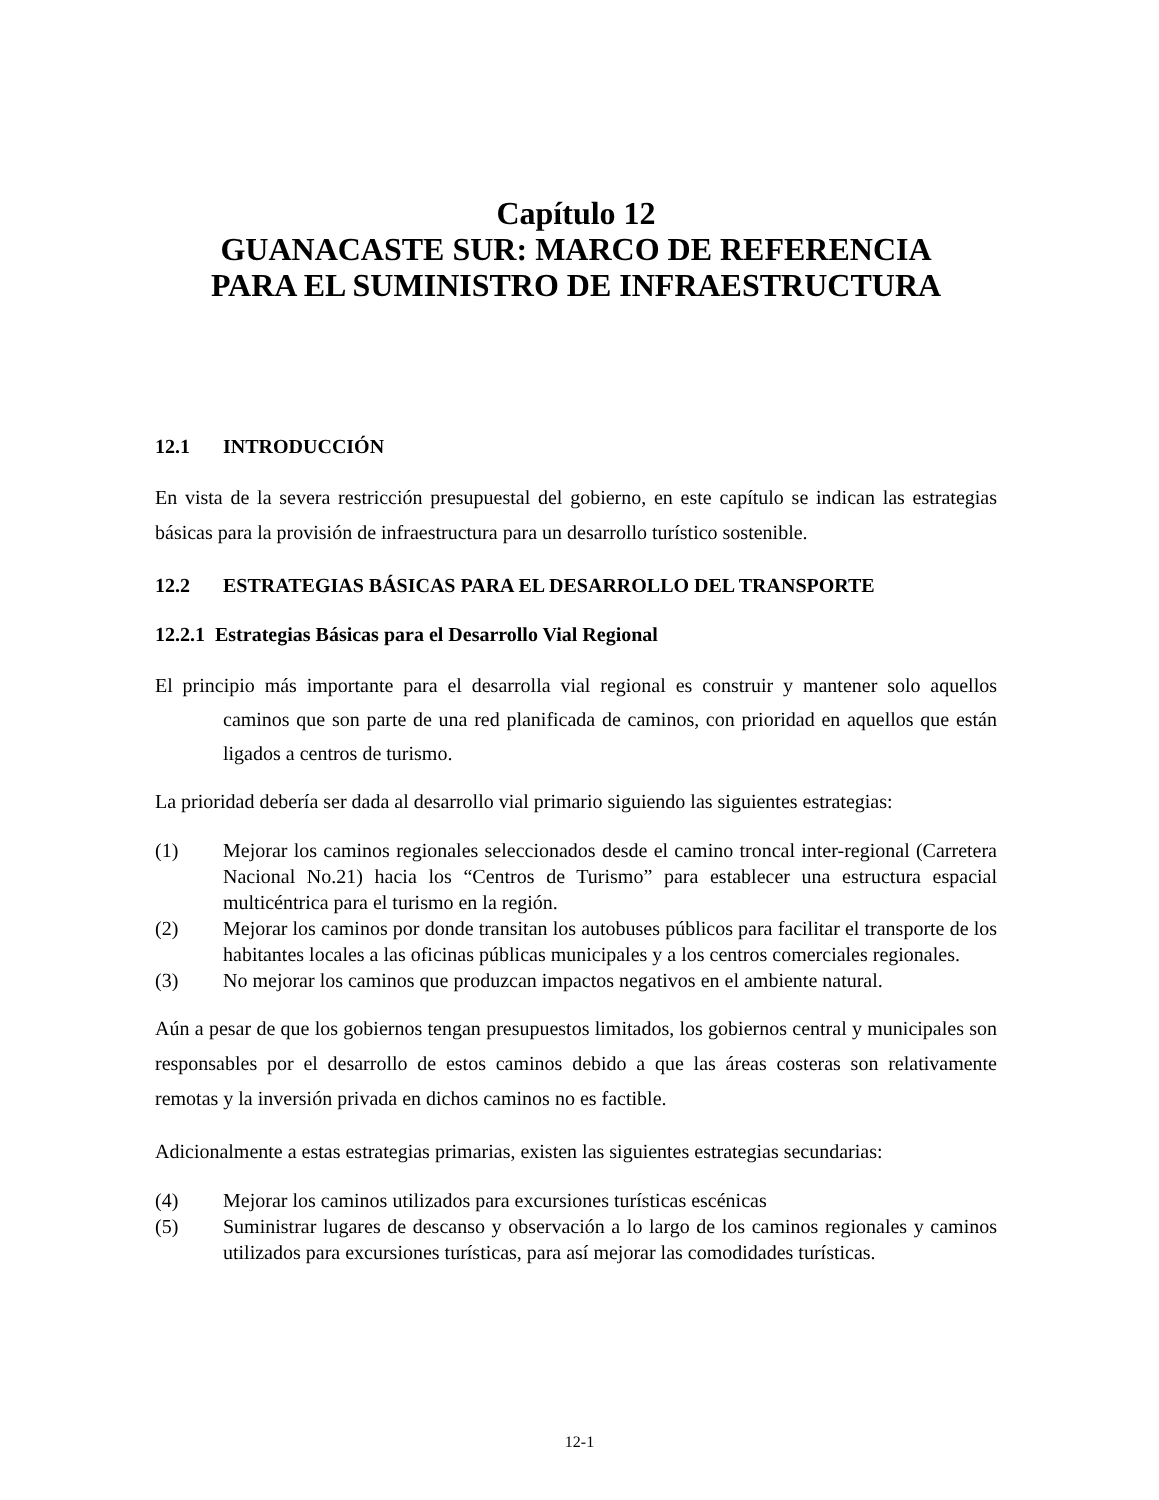Capítulo 12
GUANACASTE SUR: MARCO DE REFERENCIA
PARA EL SUMINISTRO DE INFRAESTRUCTURA
12.1 INTRODUCCIÓN
En vista de la severa restricción presupuestal del gobierno, en este capítulo se indican las estrategias básicas para la provisión de infraestructura para un desarrollo turístico sostenible.
12.2 ESTRATEGIAS BÁSICAS PARA EL DESARROLLO DEL TRANSPORTE
12.2.1 Estrategias Básicas para el Desarrollo Vial Regional
El principio más importante para el desarrolla vial regional es construir y mantener solo aquellos caminos que son parte de una red planificada de caminos, con prioridad en aquellos que están ligados a centros de turismo.
La prioridad debería ser dada al desarrollo vial primario siguiendo las siguientes estrategias:
(1) Mejorar los caminos regionales seleccionados desde el camino troncal inter-regional (Carretera Nacional No.21) hacia los “Centros de Turismo” para establecer una estructura espacial multicéntrica para el turismo en la región.
(2) Mejorar los caminos por donde transitan los autobuses públicos para facilitar el transporte de los habitantes locales a las oficinas públicas municipales y a los centros comerciales regionales.
(3) No mejorar los caminos que produzcan impactos negativos en el ambiente natural.
Aún a pesar de que los gobiernos tengan presupuestos limitados, los gobiernos central y municipales son responsables por el desarrollo de estos caminos debido a que las áreas costeras son relativamente remotas y la inversión privada en dichos caminos no es factible.
Adicionalmente a estas estrategias primarias, existen las siguientes estrategias secundarias:
(4) Mejorar los caminos utilizados para excursiones turísticas escénicas
(5) Suministrar lugares de descanso y observación a lo largo de los caminos regionales y caminos utilizados para excursiones turísticas, para así mejorar las comodidades turísticas.
12-1